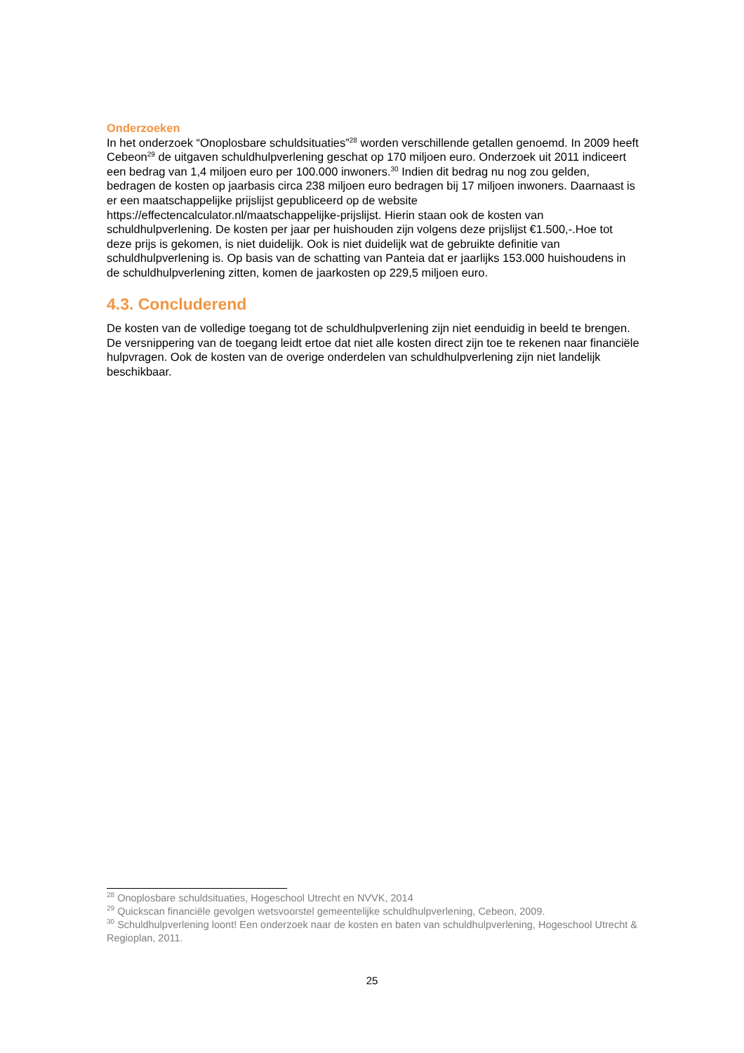Onderzoeken
In het onderzoek “Onoplosbare schuldsituaties”<sup>28</sup> worden verschillende getallen genoemd. In 2009 heeft Cebeon<sup>29</sup> de uitgaven schuldhulpverlening geschat op 170 miljoen euro. Onderzoek uit 2011 indiceert een bedrag van 1,4 miljoen euro per 100.000 inwoners.<sup>30</sup> Indien dit bedrag nu nog zou gelden, bedragen de kosten op jaarbasis circa 238 miljoen euro bedragen bij 17 miljoen inwoners. Daarnaast is er een maatschappelijke prijslijst gepubliceerd op de website https://effectencalculator.nl/maatschappelijke-prijslijst. Hierin staan ook de kosten van schuldhulpverlening. De kosten per jaar per huishouden zijn volgens deze prijslijst €1.500,-.Hoe tot deze prijs is gekomen, is niet duidelijk. Ook is niet duidelijk wat de gebruikte definitie van schuldhulpverlening is. Op basis van de schatting van Panteia dat er jaarlijks 153.000 huishoudens in de schuldhulpverlening zitten, komen de jaarkosten op 229,5 miljoen euro.
4.3. Concluderend
De kosten van de volledige toegang tot de schuldhulpverlening zijn niet eenduidig in beeld te brengen. De versnippering van de toegang leidt ertoe dat niet alle kosten direct zijn toe te rekenen naar financiële hulpvragen. Ook de kosten van de overige onderdelen van schuldhulpverlening zijn niet landelijk beschikbaar.
<sup>28</sup> Onoplosbare schuldsituaties, Hogeschool Utrecht en NVVK, 2014
<sup>29</sup> Quickscan financiële gevolgen wetsvoorstel gemeentelijke schuldhulpverlening, Cebeon, 2009.
<sup>30</sup> Schuldhulpverlening loont! Een onderzoek naar de kosten en baten van schuldhulpverlening, Hogeschool Utrecht & Regioplan, 2011.
25